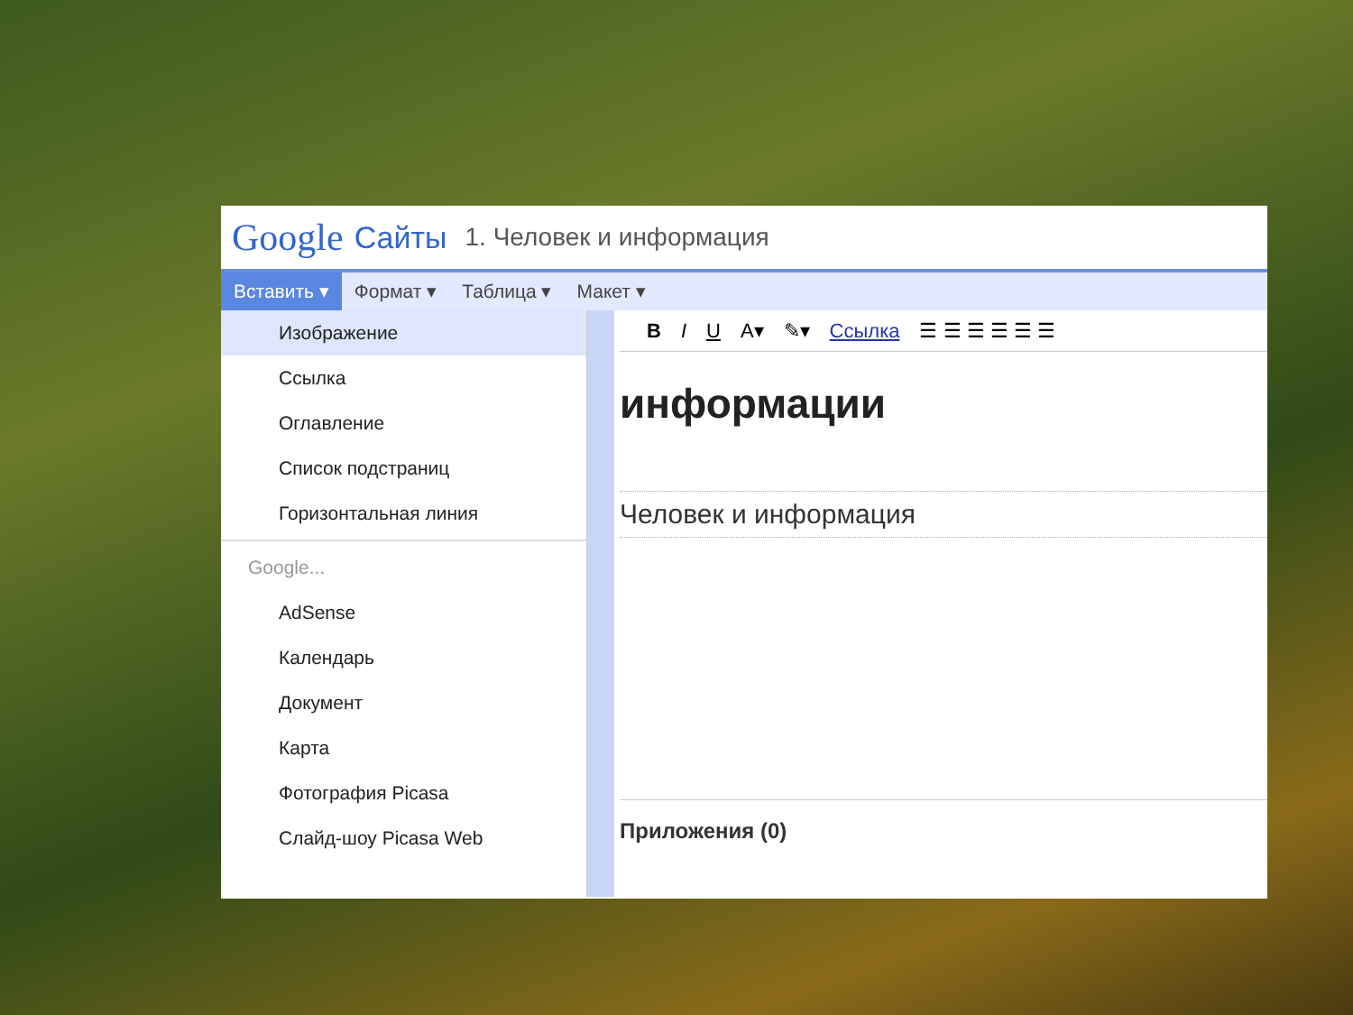Google Сайты 1. Человек и информация
Вставить ▾ Формат ▾ Таблица ▾ Макет ▾
Изображение
Ссылка
Оглавление
Список подстраниц
Горизонтальная линия
Google...
AdSense
Календарь
Документ
Карта
Фотография Picasa
Слайд-шоу Picasa Web
B I U A▾ ✎▾ Ссылка ☰ ☰ ☰ ☰ ☰ ☰
информации
Человек и информация
Приложения (0)